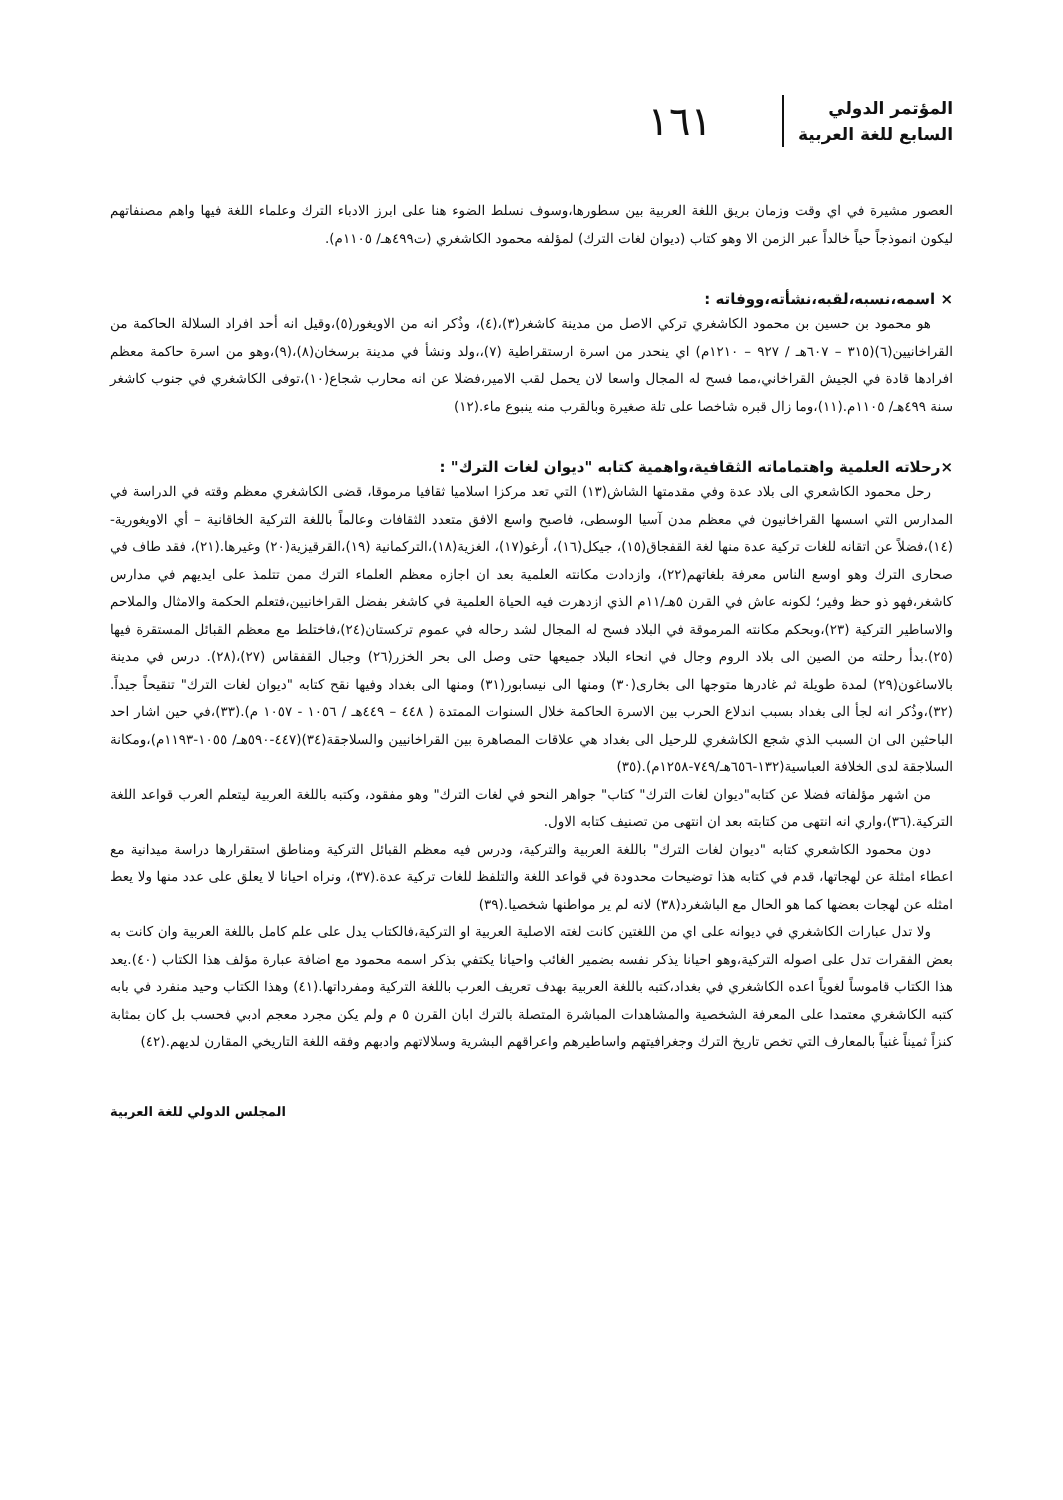المؤتمر الدولي
السابع للغة العربية
١٦١
العصور مشيرة في اي وقت وزمان بريق اللغة العربية بين سطورها،وسوف نسلط الضوء هنا على ابرز الادباء الترك وعلماء اللغة فيها واهم مصنفاتهم ليكون انموذجاً حياً خالداً عبر الزمن الا وهو كتاب (ديوان لغات الترك) لمؤلفه محمود الكاشغري (ت٤٩٩هـ/ ١١٠٥م).
× اسمه،نسبه،لقبه،نشأته،ووفاته :
هو محمود بن حسين بن محمود الكاشغري تركي الاصل من مدينة كاشغر(٣)،(٤)، وذُكر انه من الاويغور(٥)،وقيل انه أحد افراد السلالة الحاكمة من القراخانيين(٦)(٣١٥ – ٦٠٧هـ / ٩٢٧ – ١٢١٠م) اي ينحدر من اسرة ارستقراطية (٧)،،ولد ونشأ في مدينة برسخان(٨)،(٩)،وهو من اسرة حاكمة معظم افرادها قادة في الجيش القراخاني،مما فسح له المجال واسعا لان يحمل لقب الامير،فضلا عن انه محارب شجاع(١٠)،توفى الكاشغري في جنوب كاشغر سنة ٤٩٩هـ/ ١١٠٥م.(١١)،وما زال قبره شاخصا على تلة صغيرة وبالقرب منه ينبوع ماء.(١٢)
×رحلاته العلمية واهتماماته الثقافية،واهمية كتابه "ديوان لغات الترك" :
رحل محمود الكاشعري الى بلاد عدة وفي مقدمتها الشاش(١٣) التي تعد مركزا اسلاميا ثقافيا مرموقا، قضى الكاشغري معظم وقته في الدراسة في المدارس التي اسسها القراخانيون في معظم مدن آسيا الوسطى، فاصبح واسع الافق متعدد الثقافات وعالماً باللغة التركية الخاقانية – أي الاويغورية- (١٤)،فضلاً عن اتقانه للغات تركية عدة منها لغة القفجاق(١٥)، جيكل(١٦)، أرغو(١٧)، الغزية(١٨)،التركمانية (١٩)،القرقيزية(٢٠) وغيرها.(٢١)، فقد طاف في صحارى الترك وهو اوسع الناس معرفة بلغاتهم(٢٢)، وازدادت مكانته العلمية بعد ان اجازه معظم العلماء الترك ممن تتلمذ على ايديهم في مدارس كاشغر،فهو ذو حظ وفير؛ لكونه عاش في القرن ٥هـ/١١م الذي ازدهرت فيه الحياة العلمية في كاشغر بفضل القراخانيين،فتعلم الحكمة والامثال والملاحم والاساطير التركية (٢٣)،وبحكم مكانته المرموقة في البلاد فسح له المجال لشد رحاله في عموم تركستان(٢٤)،فاختلط مع معظم القبائل المستقرة فيها (٢٥).بدأ رحلته من الصين الى بلاد الروم وجال في انحاء البلاد جميعها حتى وصل الى بحر الخزر(٢٦) وجبال القفقاس (٢٧)،(٢٨). درس في مدينة بالاساغون(٢٩) لمدة طويلة ثم غادرها متوجها الى بخارى(٣٠) ومنها الى نيسابور(٣١) ومنها الى بغداد وفيها نقح كتابه "ديوان لغات الترك" تنقيحاً جيداً.(٣٢)،وذُكر انه لجأ الى بغداد بسبب اندلاع الحرب بين الاسرة الحاكمة خلال السنوات الممتدة ( ٤٤٨ – ٤٤٩هـ / ١٠٥٦ - ١٠٥٧ م).(٣٣)،في حين اشار احد الباحثين الى ان السبب الذي شجع الكاشغري للرحيل الى بغداد هي علاقات المصاهرة بين القراخانيين والسلاجقة(٣٤)(٤٤٧-٥٩٠هـ/ ١٠٥٥-١١٩٣م)،ومكانة السلاجقة لدى الخلافة العباسية(١٣٢-٦٥٦هـ/٧٤٩-١٢٥٨م).(٣٥)
من اشهر مؤلفاته فضلا عن كتابه"ديوان لغات الترك" كتاب" جواهر النحو في لغات الترك" وهو مفقود، وكتبه باللغة العربية ليتعلم العرب قواعد اللغة التركية.(٣٦)،واري انه انتهى من كتابته بعد ان انتهى من تصنيف كتابه الاول.
دون محمود الكاشعري كتابه "ديوان لغات الترك" باللغة العربية والتركية، ودرس فيه معظم القبائل التركية ومناطق استقرارها دراسة ميدانية مع اعطاء امثلة عن لهجاتها، قدم في كتابه هذا توضيحات محدودة في قواعد اللغة والتلفظ للغات تركية عدة.(٣٧)، ونراه احيانا لا يعلق على عدد منها ولا يعط امثله عن لهجات بعضها كما هو الحال مع الباشغرد(٣٨) لانه لم ير مواطنها شخصيا.(٣٩)
ولا تدل عبارات الكاشغري في ديوانه على اي من اللغتين كانت لغته الاصلية العربية او التركية،فالكتاب يدل على علم كامل باللغة العربية وان كانت به بعض الفقرات تدل على اصوله التركية،وهو احيانا يذكر نفسه بضمير الغائب واحيانا يكتفي بذكر اسمه محمود مع اضافة عبارة مؤلف هذا الكتاب (٤٠).يعد هذا الكتاب قاموساً لغوياً اعده الكاشغري في بغداد،كتبه باللغة العربية بهدف تعريف العرب باللغة التركية ومفرداتها.(٤١) وهذا الكتاب وحيد منفرد في بابه كتبه الكاشغري معتمدا على المعرفة الشخصية والمشاهدات المباشرة المتصلة بالترك ابان القرن ٥ م ولم يكن مجرد معجم ادبي فحسب بل كان بمثابة كنزاً ثميناً غنياً بالمعارف التي تخص تاريخ الترك وجغرافيتهم واساطيرهم واعراقهم البشرية وسلالاتهم وادبهم وفقه اللغة التاريخي المقارن لديهم.(٤٢)
المجلس الدولي للغة العربية